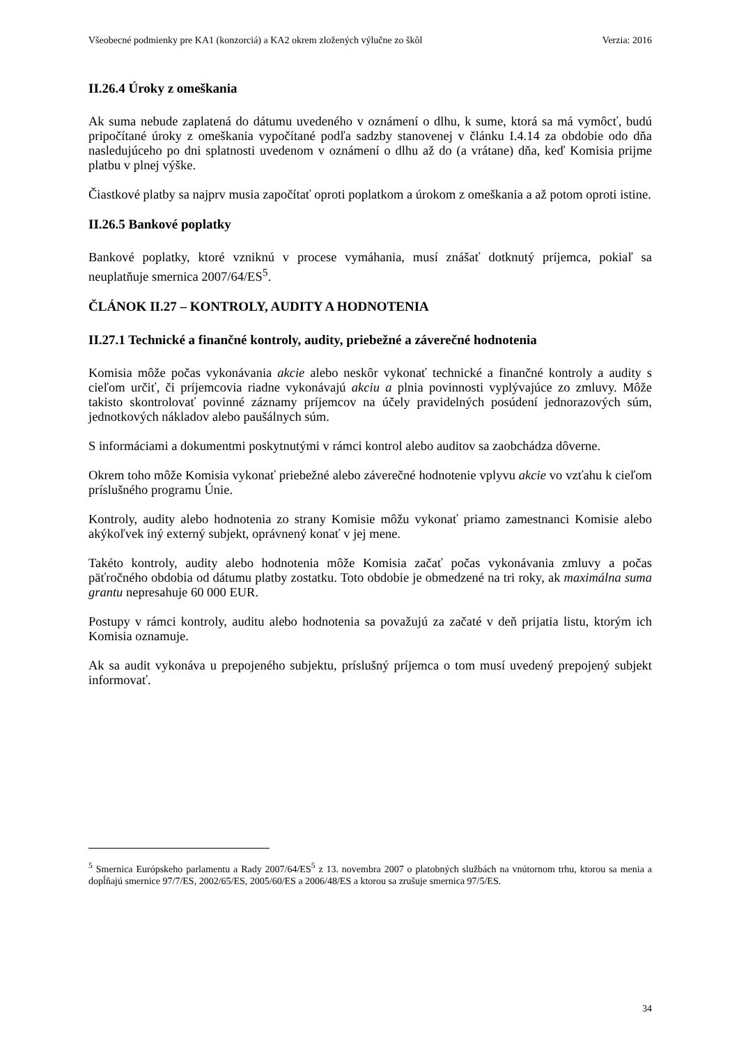Všeobecné podmienky pre KA1 (konzorciá) a KA2 okrem zložených výlučne zo škôl Verzia: 2016
II.26.4 Úroky z omeškania
Ak suma nebude zaplatená do dátumu uvedeného v oznámení o dlhu, k sume, ktorá sa má vymôcť, budú pripočítané úroky z omeškania vypočítané podľa sadzby stanovenej v článku I.4.14 za obdobie odo dňa nasledujúceho po dni splatnosti uvedenom v oznámení o dlhu až do (a vrátane) dňa, keď Komisia prijme platbu v plnej výške.
Čiastkové platby sa najprv musia započítať oproti poplatkom a úrokom z omeškania a až potom oproti istine.
II.26.5 Bankové poplatky
Bankové poplatky, ktoré vzniknú v procese vymáhania, musí znášať dotknutý príjemca, pokiaľ sa neuplatňuje smernica 2007/64/ES<sup>5</sup>.
ČLÁNOK II.27 – KONTROLY, AUDITY A HODNOTENIA
II.27.1 Technické a finančné kontroly, audity, priebežné a záverečné hodnotenia
Komisia môže počas vykonávania akcie alebo neskôr vykonať technické a finančné kontroly a audity s cieľom určiť, či príjemcovia riadne vykonávajú akciu a plnia povinnosti vyplývajúce zo zmluvy. Môže takisto skontrolovať povinné záznamy príjemcov na účely pravidelných posúdení jednorazových súm, jednotkových nákladov alebo paušálnych súm.
S informáciami a dokumentmi poskytnutými v rámci kontrol alebo auditov sa zaobchádza dôverne.
Okrem toho môže Komisia vykonať priebežné alebo záverečné hodnotenie vplyvu akcie vo vzťahu k cieľom príslušného programu Únie.
Kontroly, audity alebo hodnotenia zo strany Komisie môžu vykonať priamo zamestnanci Komisie alebo akýkoľvek iný externý subjekt, oprávnený konať v jej mene.
Takéto kontroly, audity alebo hodnotenia môže Komisia začať počas vykonávania zmluvy a počas päťročného obdobia od dátumu platby zostatku. Toto obdobie je obmedzené na tri roky, ak maximálna suma grantu nepresahuje 60 000 EUR.
Postupy v rámci kontroly, auditu alebo hodnotenia sa považujú za začaté v deň prijatia listu, ktorým ich Komisia oznamuje.
Ak sa audit vykonáva u prepojeného subjektu, príslušný príjemca o tom musí uvedený prepojený subjekt informovať.
<sup>5</sup> Smernica Európskeho parlamentu a Rady 2007/64/ES<sup>5</sup> z 13. novembra 2007 o platobných službách na vnútornom trhu, ktorou sa menia a dopĺňajú smernice 97/7/ES, 2002/65/ES, 2005/60/ES a 2006/48/ES a ktorou sa zrušuje smernica 97/5/ES.
34